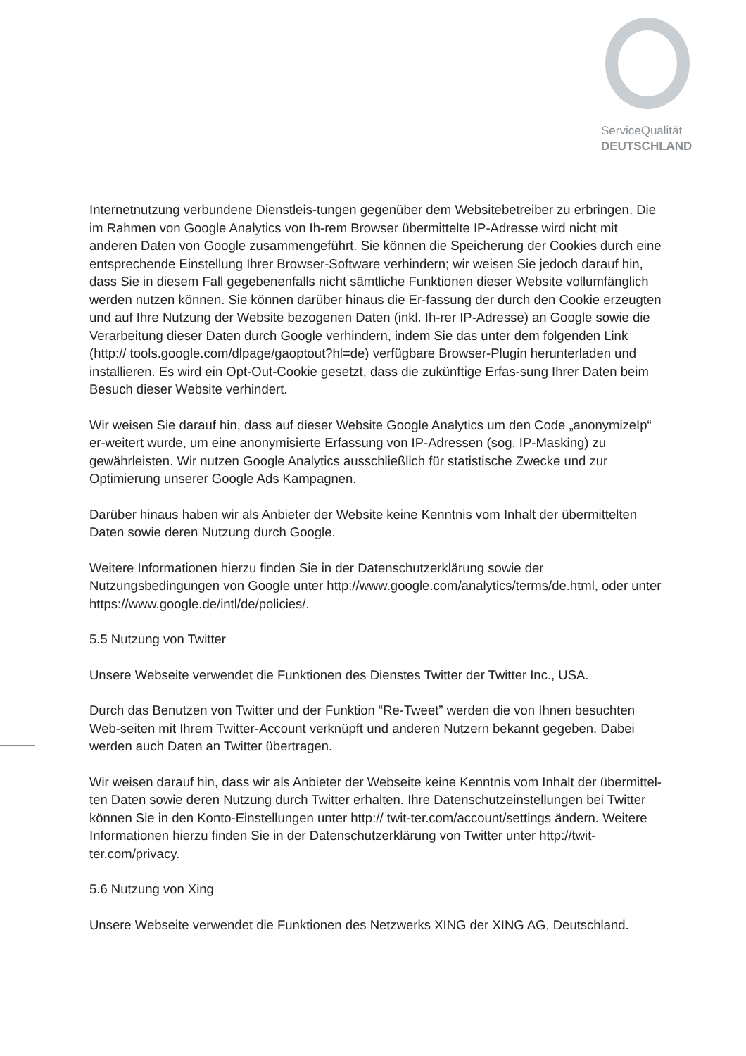ServiceQualität
DEUTSCHLAND
Internetnutzung verbundene Dienstleis-tungen gegenüber dem Websitebetreiber zu erbringen. Die im Rahmen von Google Analytics von Ih-rem Browser übermittelte IP-Adresse wird nicht mit anderen Daten von Google zusammengeführt. Sie können die Speicherung der Cookies durch eine entsprechende Einstellung Ihrer Browser-Software verhindern; wir weisen Sie jedoch darauf hin, dass Sie in diesem Fall gegebenenfalls nicht sämtliche Funktionen dieser Website vollumfänglich werden nutzen können. Sie können darüber hinaus die Er-fassung der durch den Cookie erzeugten und auf Ihre Nutzung der Website bezogenen Daten (inkl. Ih-rer IP-Adresse) an Google sowie die Verarbeitung dieser Daten durch Google verhindern, indem Sie das unter dem folgenden Link (http:// tools.google.com/dlpage/gaoptout?hl=de) verfügbare Browser-Plugin herunterladen und installieren. Es wird ein Opt-Out-Cookie gesetzt, dass die zukünftige Erfas-sung Ihrer Daten beim Besuch dieser Website verhindert.
Wir weisen Sie darauf hin, dass auf dieser Website Google Analytics um den Code „anonymizeIp“ er-weitert wurde, um eine anonymisierte Erfassung von IP-Adressen (sog. IP-Masking) zu gewährleisten. Wir nutzen Google Analytics ausschließlich für statistische Zwecke und zur Optimierung unserer Google Ads Kampagnen.
Darüber hinaus haben wir als Anbieter der Website keine Kenntnis vom Inhalt der übermittelten Daten sowie deren Nutzung durch Google.
Weitere Informationen hierzu finden Sie in der Datenschutzerklärung sowie der Nutzungsbedingungen von Google unter http://www.google.com/analytics/terms/de.html, oder unter https://www.google.de/intl/de/policies/.
5.5 Nutzung von Twitter
Unsere Webseite verwendet die Funktionen des Dienstes Twitter der Twitter Inc., USA.
Durch das Benutzen von Twitter und der Funktion “Re-Tweet” werden die von Ihnen besuchten Web-seiten mit Ihrem Twitter-Account verknüpft und anderen Nutzern bekannt gegeben. Dabei werden auch Daten an Twitter übertragen.
Wir weisen darauf hin, dass wir als Anbieter der Webseite keine Kenntnis vom Inhalt der übermittel-ten Daten sowie deren Nutzung durch Twitter erhalten. Ihre Datenschutzeinstellungen bei Twitter können Sie in den Konto-Einstellungen unter http:// twit-ter.com/account/settings ändern. Weitere Informationen hierzu finden Sie in der Datenschutzerklärung von Twitter unter http://twit-ter.com/privacy.
5.6 Nutzung von Xing
Unsere Webseite verwendet die Funktionen des Netzwerks XING der XING AG, Deutschland.